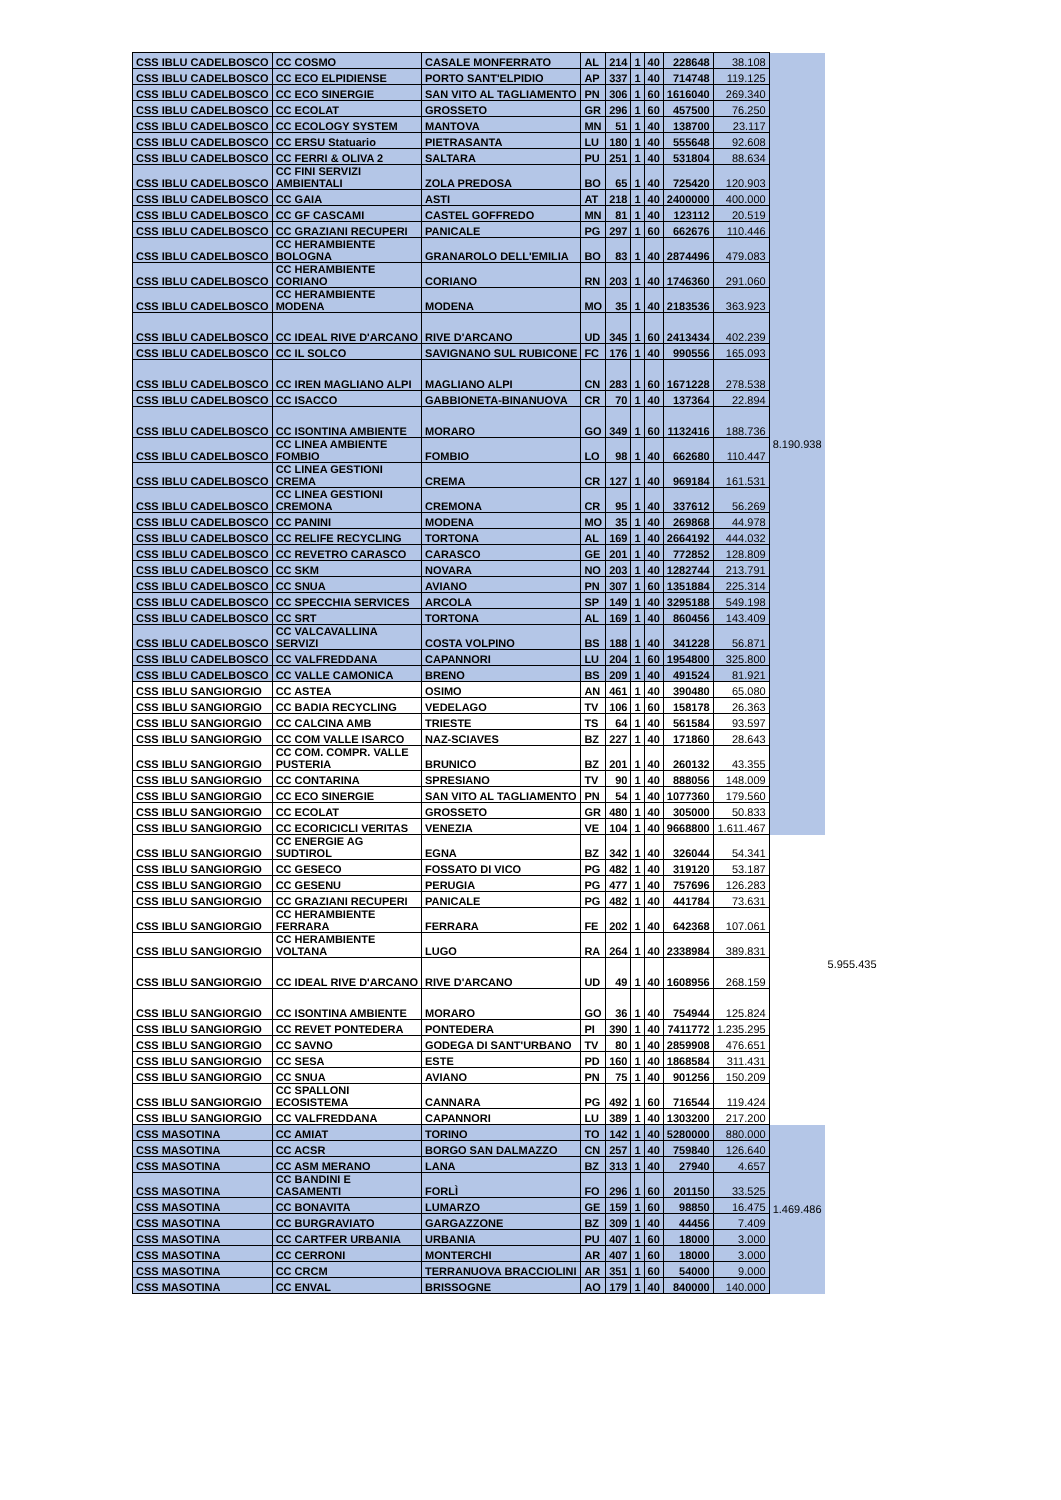| CSS IBLU CADELBOSCO | CC COSMO | CASALE MONFERRATO | AL | 214 | 1 | 40 | 228648 | 38.108 | 8.190.938 | |
| CSS IBLU CADELBOSCO | CC ECO ELPIDIENSE | PORTO SANT'ELPIDIO | AP | 337 | 1 | 40 | 714748 | 119.125 | | |
| CSS IBLU CADELBOSCO | CC ECO SINERGIE | SAN VITO AL TAGLIAMENTO | PN | 306 | 1 | 60 | 1616040 | 269.340 | | |
| CSS IBLU CADELBOSCO | CC ECOLAT | GROSSETO | GR | 296 | 1 | 60 | 457500 | 76.250 | | |
| CSS IBLU CADELBOSCO | CC ECOLOGY SYSTEM | MANTOVA | MN | 51 | 1 | 40 | 138700 | 23.117 | | |
| CSS IBLU CADELBOSCO | CC ERSU Statuario | PIETRASANTA | LU | 180 | 1 | 40 | 555648 | 92.608 | | |
| CSS IBLU CADELBOSCO | CC FERRI & OLIVA 2 | SALTARA | PU | 251 | 1 | 40 | 531804 | 88.634 | | |
| CSS IBLU CADELBOSCO | CC FINI SERVIZI AMBIENTALI | ZOLA PREDOSA | BO | 65 | 1 | 40 | 725420 | 120.903 | | |
| CSS IBLU CADELBOSCO | CC GAIA | ASTI | AT | 218 | 1 | 40 | 2400000 | 400.000 | | |
| CSS IBLU CADELBOSCO | CC GF CASCAMI | CASTEL GOFFREDO | MN | 81 | 1 | 40 | 123112 | 20.519 | | |
| CSS IBLU CADELBOSCO | CC GRAZIANI RECUPERI | PANICALE | PG | 297 | 1 | 60 | 662676 | 110.446 | | |
| CSS IBLU CADELBOSCO | CC HERAMBIENTE BOLOGNA | GRANAROLO DELL'EMILIA | BO | 83 | 1 | 40 | 2874496 | 479.083 | | |
| CSS IBLU CADELBOSCO | CC HERAMBIENTE CORIANO | CORIANO | RN | 203 | 1 | 40 | 1746360 | 291.060 | | |
| CSS IBLU CADELBOSCO | CC HERAMBIENTE MODENA | MODENA | MO | 35 | 1 | 40 | 2183536 | 363.923 | | |
| CSS IBLU CADELBOSCO | CC IDEAL RIVE D'ARCANO | RIVE D'ARCANO | UD | 345 | 1 | 60 | 2413434 | 402.239 | | |
| CSS IBLU CADELBOSCO | CC IL SOLCO | SAVIGNANO SUL RUBICONE | FC | 176 | 1 | 40 | 990556 | 165.093 | | |
| CSS IBLU CADELBOSCO | CC IREN MAGLIANO ALPI | MAGLIANO ALPI | CN | 283 | 1 | 60 | 1671228 | 278.538 | | |
| CSS IBLU CADELBOSCO | CC ISACCO | GABBIONETA-BINANUOVA | CR | 70 | 1 | 40 | 137364 | 22.894 | | |
| CSS IBLU CADELBOSCO | CC ISONTINA AMBIENTE | MORARO | GO | 349 | 1 | 60 | 1132416 | 188.736 | | |
| CSS IBLU CADELBOSCO | CC LINEA AMBIENTE FOMBIO | FOMBIO | LO | 98 | 1 | 40 | 662680 | 110.447 | | |
| CSS IBLU CADELBOSCO | CC LINEA GESTIONI CREMA | CREMA | CR | 127 | 1 | 40 | 969184 | 161.531 | | |
| CSS IBLU CADELBOSCO | CC LINEA GESTIONI CREMONA | CREMONA | CR | 95 | 1 | 40 | 337612 | 56.269 | | |
| CSS IBLU CADELBOSCO | CC PANINI | MODENA | MO | 35 | 1 | 40 | 269868 | 44.978 | | |
| CSS IBLU CADELBOSCO | CC RELIFE RECYCLING | TORTONA | AL | 169 | 1 | 40 | 2664192 | 444.032 | | |
| CSS IBLU CADELBOSCO | CC REVETRO CARASCO | CARASCO | GE | 201 | 1 | 40 | 772852 | 128.809 | | |
| CSS IBLU CADELBOSCO | CC SKM | NOVARA | NO | 203 | 1 | 40 | 1282744 | 213.791 | | |
| CSS IBLU CADELBOSCO | CC SNUA | AVIANO | PN | 307 | 1 | 60 | 1351884 | 225.314 | | |
| CSS IBLU CADELBOSCO | CC SPECCHIA SERVICES | ARCOLA | SP | 149 | 1 | 40 | 3295188 | 549.198 | | |
| CSS IBLU CADELBOSCO | CC SRT | TORTONA | AL | 169 | 1 | 40 | 860456 | 143.409 | | |
| CSS IBLU CADELBOSCO | CC VALCAVALLINA SERVIZI | COSTA VOLPINO | BS | 188 | 1 | 40 | 341228 | 56.871 | | |
| CSS IBLU CADELBOSCO | CC VALFREDDANA | CAPANNORI | LU | 204 | 1 | 60 | 1954800 | 325.800 | | |
| CSS IBLU CADELBOSCO | CC VALLE CAMONICA | BRENO | BS | 209 | 1 | 40 | 491524 | 81.921 | | |
| CSS IBLU SANGIORGIO | CC ASTEA | OSIMO | AN | 461 | 1 | 40 | 390480 | 65.080 | | 5.955.435 |
| CSS IBLU SANGIORGIO | CC BADIA RECYCLING | VEDELAGO | TV | 106 | 1 | 60 | 158178 | 26.363 | | |
| CSS IBLU SANGIORGIO | CC CALCINA AMB | TRIESTE | TS | 64 | 1 | 40 | 561584 | 93.597 | | |
| CSS IBLU SANGIORGIO | CC COM VALLE ISARCO | NAZ-SCIAVES | BZ | 227 | 1 | 40 | 171860 | 28.643 | | |
| CSS IBLU SANGIORGIO | CC COM. COMPR. VALLE PUSTERIA | BRUNICO | BZ | 201 | 1 | 40 | 260132 | 43.355 | | |
| CSS IBLU SANGIORGIO | CC CONTARINA | SPRESIANO | TV | 90 | 1 | 40 | 888056 | 148.009 | | |
| CSS IBLU SANGIORGIO | CC ECO SINERGIE | SAN VITO AL TAGLIAMENTO | PN | 54 | 1 | 40 | 1077360 | 179.560 | | |
| CSS IBLU SANGIORGIO | CC ECOLAT | GROSSETO | GR | 480 | 1 | 40 | 305000 | 50.833 | | |
| CSS IBLU SANGIORGIO | CC ECORICICLI VERITAS | VENEZIA | VE | 104 | 1 | 40 | 9668800 | 1.611.467 | | |
| CSS IBLU SANGIORGIO | CC ENERGIE AG SUDTIROL | EGNA | BZ | 342 | 1 | 40 | 326044 | 54.341 | | |
| CSS IBLU SANGIORGIO | CC GESECO | FOSSATO DI VICO | PG | 482 | 1 | 40 | 319120 | 53.187 | | |
| CSS IBLU SANGIORGIO | CC GESENU | PERUGIA | PG | 477 | 1 | 40 | 757696 | 126.283 | | |
| CSS IBLU SANGIORGIO | CC GRAZIANI RECUPERI | PANICALE | PG | 482 | 1 | 40 | 441784 | 73.631 | | |
| CSS IBLU SANGIORGIO | CC HERAMBIENTE FERRARA | FERRARA | FE | 202 | 1 | 40 | 642368 | 107.061 | | |
| CSS IBLU SANGIORGIO | CC HERAMBIENTE VOLTANA | LUGO | RA | 264 | 1 | 40 | 2338984 | 389.831 | | |
| CSS IBLU SANGIORGIO | CC IDEAL RIVE D'ARCANO | RIVE D'ARCANO | UD | 49 | 1 | 40 | 1608956 | 268.159 | | |
| CSS IBLU SANGIORGIO | CC ISONTINA AMBIENTE | MORARO | GO | 36 | 1 | 40 | 754944 | 125.824 | | |
| CSS IBLU SANGIORGIO | CC REVET PONTEDERA | PONTEDERA | PI | 390 | 1 | 40 | 7411772 | 1.235.295 | | |
| CSS IBLU SANGIORGIO | CC SAVNO | GODEGA DI SANT'URBANO | TV | 80 | 1 | 40 | 2859908 | 476.651 | | |
| CSS IBLU SANGIORGIO | CC SESA | ESTE | PD | 160 | 1 | 40 | 1868584 | 311.431 | | |
| CSS IBLU SANGIORGIO | CC SNUA | AVIANO | PN | 75 | 1 | 40 | 901256 | 150.209 | | |
| CSS IBLU SANGIORGIO | CC SPALLONI ECOSISTEMA | CANNARA | PG | 492 | 1 | 60 | 716544 | 119.424 | | |
| CSS IBLU SANGIORGIO | CC VALFREDDANA | CAPANNORI | LU | 389 | 1 | 40 | 1303200 | 217.200 | | |
| CSS MASOTINA | CC AMIAT | TORINO | TO | 142 | 1 | 40 | 5280000 | 880.000 | 1.469.486 | |
| CSS MASOTINA | CC ACSR | BORGO SAN DALMAZZO | CN | 257 | 1 | 40 | 759840 | 126.640 | | |
| CSS MASOTINA | CC ASM MERANO | LANA | BZ | 313 | 1 | 40 | 27940 | 4.657 | | |
| CSS MASOTINA | CC BANDINI E CASAMENTI | FORLÌ | FO | 296 | 1 | 60 | 201150 | 33.525 | | |
| CSS MASOTINA | CC BONAVITA | LUMARZO | GE | 159 | 1 | 60 | 98850 | 16.475 | | |
| CSS MASOTINA | CC BURGRAVIATO | GARGAZZONE | BZ | 309 | 1 | 40 | 44456 | 7.409 | | |
| CSS MASOTINA | CC CARTFER URBANIA | URBANIA | PU | 407 | 1 | 60 | 18000 | 3.000 | | |
| CSS MASOTINA | CC CERRONI | MONTERCHI | AR | 407 | 1 | 60 | 18000 | 3.000 | | |
| CSS MASOTINA | CC CRCM | TERRANUOVA BRACCIOLINI | AR | 351 | 1 | 60 | 54000 | 9.000 | | |
| CSS MASOTINA | CC ENVAL | BRISSOGNE | AO | 179 | 1 | 40 | 840000 | 140.000 | | |